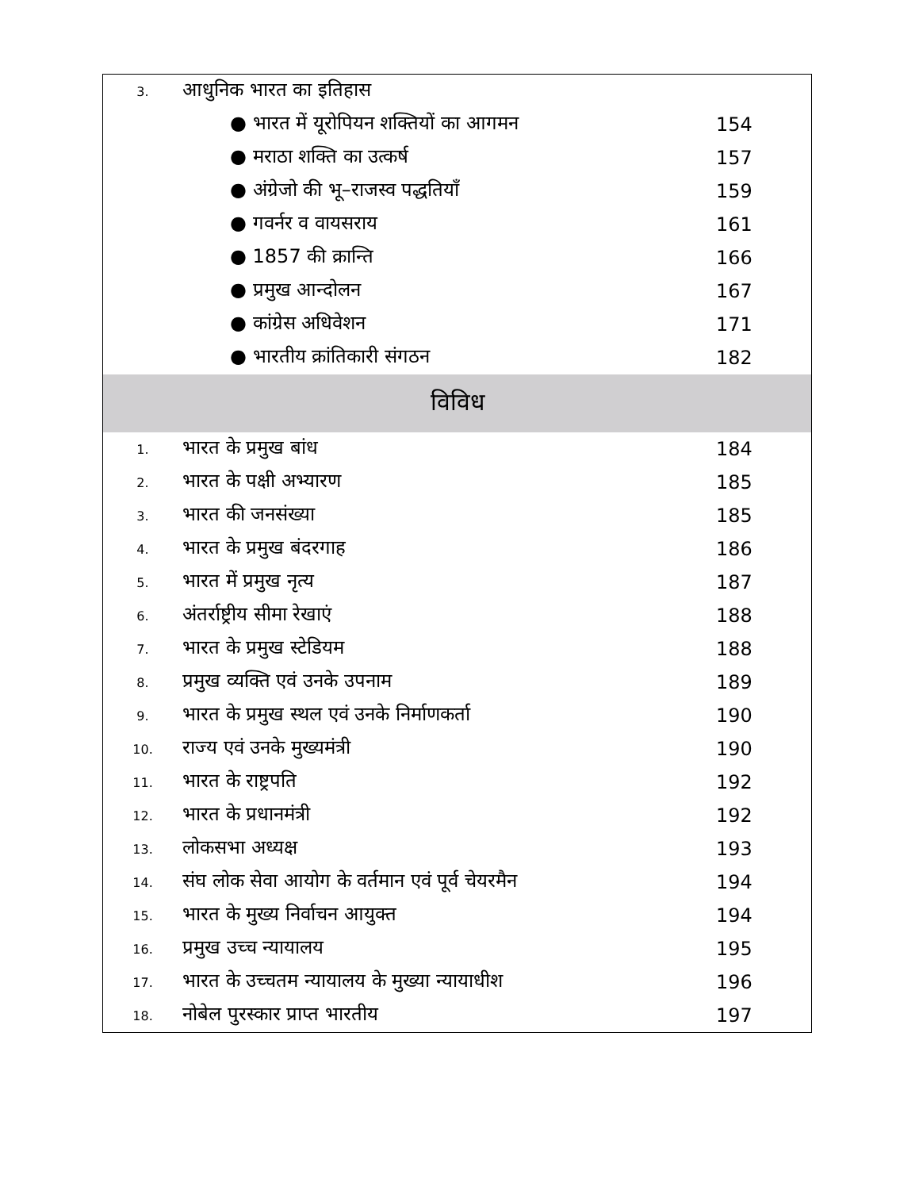| 3. | आधुनिक भारत का इतिहास | |
| | ● भारत में यूरोपियन शक्तियों का आगमन | 154 |
| | ● मराठा शक्ति का उत्कर्ष | 157 |
| | ● अंग्रेजो की भू–राजस्व पद्धतियाँ | 159 |
| | ● गवर्नर व वायसराय | 161 |
| | ● 1857 की क्रान्ति | 166 |
| | ● प्रमुख आन्दोलन | 167 |
| | ● कांग्रेस अधिवेशन | 171 |
| | ● भारतीय क्रांतिकारी संगठन | 182 |
| विविध | | |
| 1. | भारत के प्रमुख बांध | 184 |
| 2. | भारत के पक्षी अभ्यारण | 185 |
| 3. | भारत की जनसंख्या | 185 |
| 4. | भारत के प्रमुख बंदरगाह | 186 |
| 5. | भारत में प्रमुख नृत्य | 187 |
| 6. | अंतर्राष्ट्रीय सीमा रेखाएं | 188 |
| 7. | भारत के प्रमुख स्टेडियम | 188 |
| 8. | प्रमुख व्यक्ति एवं उनके उपनाम | 189 |
| 9. | भारत के प्रमुख स्थल एवं उनके निर्माणकर्ता | 190 |
| 10. | राज्य एवं उनके मुख्यमंत्री | 190 |
| 11. | भारत के राष्ट्रपति | 192 |
| 12. | भारत के प्रधानमंत्री | 192 |
| 13. | लोकसभा अध्यक्ष | 193 |
| 14. | संघ लोक सेवा आयोग के वर्तमान एवं पूर्व चेयरमैन | 194 |
| 15. | भारत के मुख्य निर्वाचन आयुक्त | 194 |
| 16. | प्रमुख उच्च न्यायालय | 195 |
| 17. | भारत के उच्चतम न्यायालय के मुख्या न्यायाधीश | 196 |
| 18. | नोबेल पुरस्कार प्राप्त भारतीय | 197 |